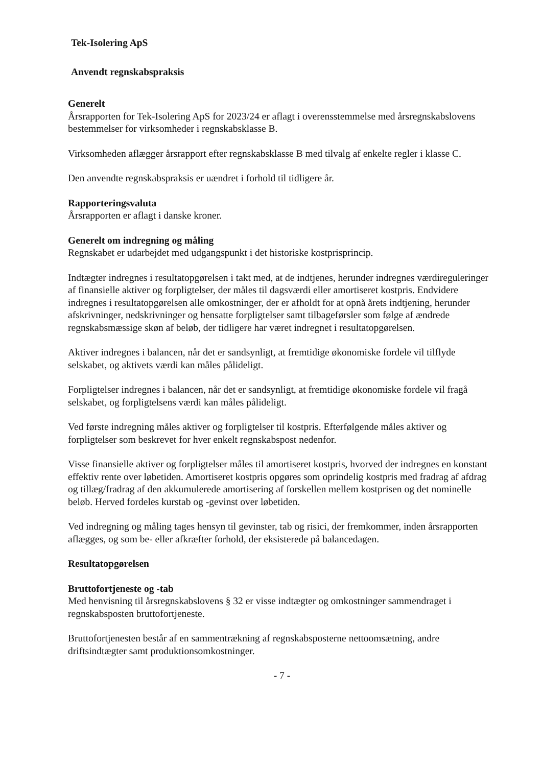Tek-Isolering ApS
Anvendt regnskabspraksis
Generelt
Årsrapporten for Tek-Isolering ApS for 2023/24 er aflagt i overensstemmelse med årsregnskabslovens bestemmelser for virksomheder i regnskabsklasse B.
Virksomheden aflægger årsrapport efter regnskabsklasse B med tilvalg af enkelte regler i klasse C.
Den anvendte regnskabspraksis er uændret i forhold til tidligere år.
Rapporteringsvaluta
Årsrapporten er aflagt i danske kroner.
Generelt om indregning og måling
Regnskabet er udarbejdet med udgangspunkt i det historiske kostprisprincip.
Indtægter indregnes i resultatopgørelsen i takt med, at de indtjenes, herunder indregnes værdireguleringer af finansielle aktiver og forpligtelser, der måles til dagsværdi eller amortiseret kostpris. Endvidere indregnes i resultatopgørelsen alle omkostninger, der er afholdt for at opnå årets indtjening, herunder afskrivninger, nedskrivninger og hensatte forpligtelser samt tilbageførsler som følge af ændrede regnskabsmæssige skøn af beløb, der tidligere har været indregnet i resultatopgørelsen.
Aktiver indregnes i balancen, når det er sandsynligt, at fremtidige økonomiske fordele vil tilflyde selskabet, og aktivets værdi kan måles pålideligt.
Forpligtelser indregnes i balancen, når det er sandsynligt, at fremtidige økonomiske fordele vil fragå selskabet, og forpligtelsens værdi kan måles pålideligt.
Ved første indregning måles aktiver og forpligtelser til kostpris. Efterfølgende måles aktiver og forpligtelser som beskrevet for hver enkelt regnskabspost nedenfor.
Visse finansielle aktiver og forpligtelser måles til amortiseret kostpris, hvorved der indregnes en konstant effektiv rente over løbetiden. Amortiseret kostpris opgøres som oprindelig kostpris med fradrag af afdrag og tillæg/fradrag af den akkumulerede amortisering af forskellen mellem kostprisen og det nominelle beløb. Herved fordeles kurstab og -gevinst over løbetiden.
Ved indregning og måling tages hensyn til gevinster, tab og risici, der fremkommer, inden årsrapporten aflægges, og som be- eller afkræfter forhold, der eksisterede på balancedagen.
Resultatopgørelsen
Bruttofortjeneste og -tab
Med henvisning til årsregnskabslovens § 32 er visse indtægter og omkostninger sammendraget i regnskabsposten bruttofortjeneste.
Bruttofortjenesten består af en sammentrækning af regnskabsposterne nettoomsætning, andre driftsindtægter samt produktionsomkostninger.
- 7 -